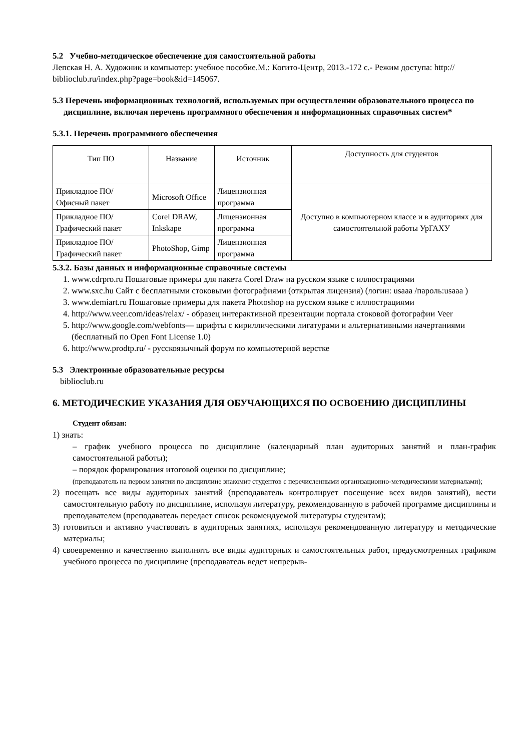5.2 Учебно-методическое обеспечение для самостоятельной работы
Лепская Н. А. Художник и компьютер: учебное пособие.М.: Когито-Центр, 2013.-172 с.- Режим доступа: http:// biblioclub.ru/index.php?page=book&id=145067.
5.3 Перечень информационных технологий, используемых при осуществлении образовательного процесса по дисциплине, включая перечень программного обеспечения и информационных справочных систем*
5.3.1. Перечень программного обеспечения
| Тип ПО | Название | Источник | Доступность для студентов |
| --- | --- | --- | --- |
| Прикладное ПО/ Офисный пакет | Microsoft Office | Лицензионная программа | Доступно в компьютерном классе и в аудиториях для самостоятельной работы УрГАХУ |
| Прикладное ПО/ Графический пакет | Corel DRAW, Inkskape | Лицензионная программа | |
| Прикладное ПО/ Графический пакет | PhotoShop, Gimp | Лицензионная программа | |
5.3.2. Базы данных и информационные справочные системы
1. www.cdrpro.ru Пошаговые примеры для пакета Corel Draw на русском языке с иллюстрациями
2. www.sxc.hu Сайт с бесплатными стоковыми фотографиями (открытая лицензия) (логин: usaaa /пароль:usaaa )
3. www.demiart.ru Пошаговые примеры для пакета Photoshop на русском языке с иллюстрациями
4. http://www.veer.com/ideas/relax/ - образец интерактивной презентации портала стоковой фотографии Veer
5. http://www.google.com/webfonts— шрифты с кириллическими лигатурами и альтернативными начертаниями (бесплатный по Open Font License 1.0)
6. http://www.prodtp.ru/ - русскоязычный форум по компьютерной верстке
5.3 Электронные образовательные ресурсы
biblioclub.ru
6. МЕТОДИЧЕСКИЕ УКАЗАНИЯ ДЛЯ ОБУЧАЮЩИХСЯ ПО ОСВОЕНИЮ ДИСЦИПЛИНЫ
Студент обязан:
1) знать:
– график учебного процесса по дисциплине (календарный план аудиторных занятий и план-график самостоятельной работы);
– порядок формирования итоговой оценки по дисциплине;
(преподаватель на первом занятии по дисциплине знакомит студентов с перечисленными организационно-методическими материалами);
2) посещать все виды аудиторных занятий (преподаватель контролирует посещение всех видов занятий), вести самостоятельную работу по дисциплине, используя литературу, рекомендованную в рабочей программе дисциплины и преподавателем (преподаватель передает список рекомендуемой литературы студентам);
3) готовиться и активно участвовать в аудиторных занятиях, используя рекомендованную литературу и методические материалы;
4) своевременно и качественно выполнять все виды аудиторных и самостоятельных работ, предусмотренных графиком учебного процесса по дисциплине (преподаватель ведет непрерыв-